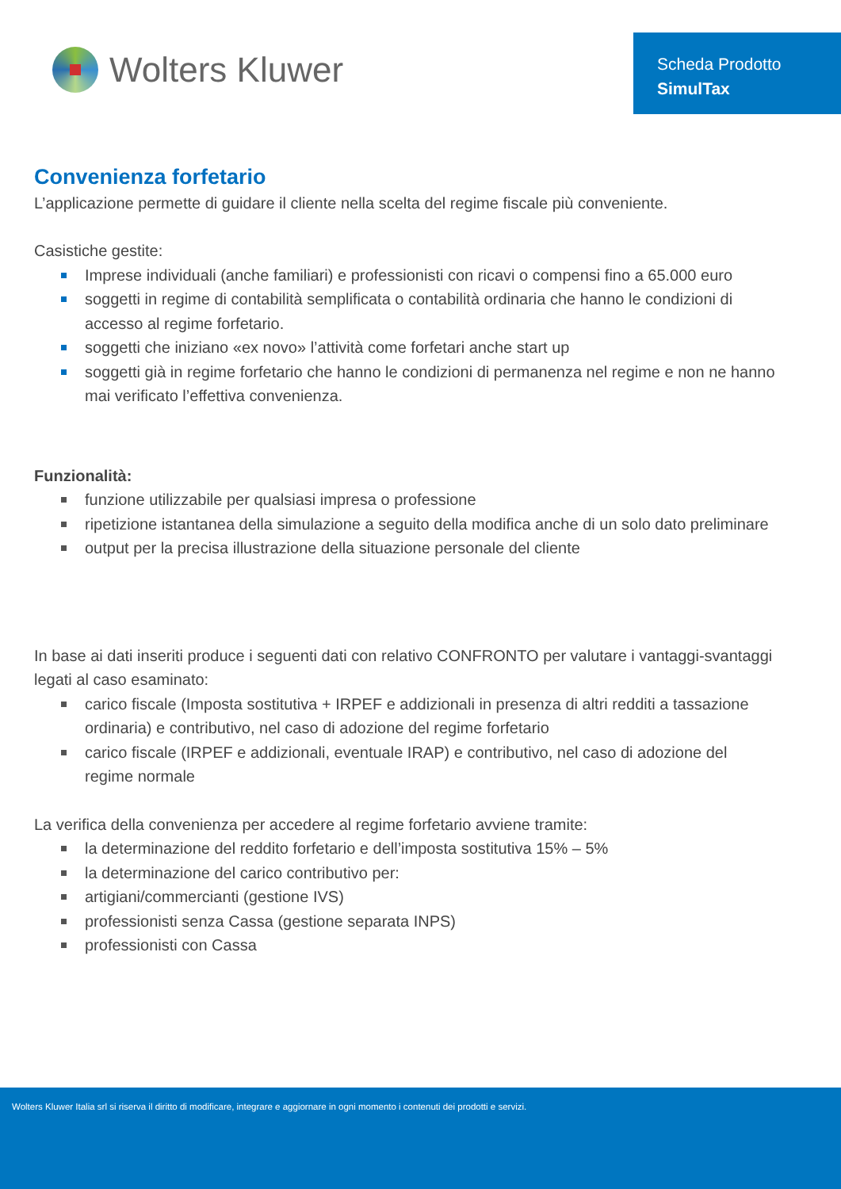Wolters Kluwer
Scheda Prodotto
SimulTax
Convenienza forfetario
L’applicazione permette di guidare il cliente nella scelta del regime fiscale più conveniente.
Casistiche gestite:
Imprese individuali (anche familiari) e professionisti con ricavi o compensi fino a 65.000 euro
soggetti in regime di contabilità semplificata o contabilità ordinaria che hanno le condizioni di accesso al regime forfetario.
soggetti che iniziano «ex novo» l’attività come forfetari anche start up
soggetti già in regime forfetario che hanno le condizioni di permanenza nel regime e non ne hanno mai verificato l’effettiva convenienza.
Funzionalità:
funzione utilizzabile per qualsiasi impresa o professione
ripetizione istantanea della simulazione a seguito della modifica anche di un solo dato preliminare
output per la precisa illustrazione della situazione personale del cliente
In base ai dati inseriti produce i seguenti dati con relativo CONFRONTO per valutare i vantaggi-svantaggi legati al caso esaminato:
carico fiscale (Imposta sostitutiva + IRPEF e addizionali in presenza di altri redditi a tassazione ordinaria) e contributivo, nel caso di adozione del regime forfetario
carico fiscale (IRPEF e addizionali, eventuale IRAP) e contributivo, nel caso di adozione del regime normale
La verifica della convenienza per accedere al regime forfetario avviene tramite:
la determinazione del reddito forfetario e dell’imposta sostitutiva 15% – 5%
la determinazione del carico contributivo per:
artigiani/commercianti (gestione IVS)
professionisti senza Cassa (gestione separata INPS)
professionisti con Cassa
Wolters Kluwer Italia srl si riserva il diritto di modificare, integrare e aggiornare in ogni momento i contenuti dei prodotti e servizi.